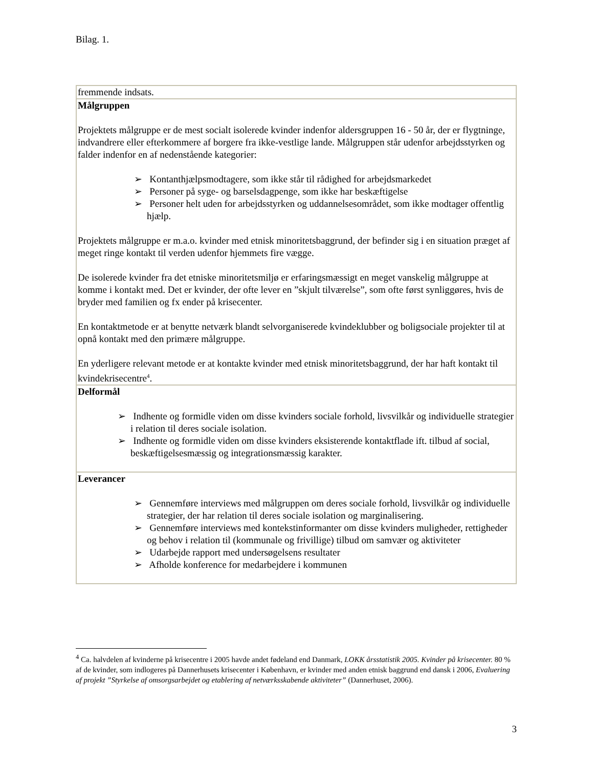Bilag. 1.
| fremmende indsats. |
| Målgruppen Projektets målgruppe er de mest socialt isolerede kvinder indenfor aldersgruppen 16 - 50 år, der er flygtninge, indvandrere eller efterkommere af borgere fra ikke-vestlige lande. Målgruppen står udenfor arbejdsstyrken og falder indenfor en af nedenstående kategorier: ➢ Kontanthjælpsmodtagere, som ikke står til rådighed for arbejdsmarkedet ➢ Personer på syge- og barselsdagpenge, som ikke har beskæftigelse ➢ Personer helt uden for arbejdsstyrken og uddannelsesområdet, som ikke modtager offentlig hjælp. Projektets målgruppe er m.a.o. kvinder med etnisk minoritetsbaggrund, der befinder sig i en situation præget af meget ringe kontakt til verden udenfor hjemmets fire vægge. De isolerede kvinder fra det etniske minoritetsmiljø er erfaringsmæssigt en meget vanskelig målgruppe at komme i kontakt med. Det er kvinder, der ofte lever en ”skjult tilværelse”, som ofte først synliggøres, hvis de bryder med familien og fx ender på krisecenter. En kontaktmetode er at benytte netværk blandt selvorganiserede kvindeklubber og boligsociale projekter til at opnå kontakt med den primære målgruppe. En yderligere relevant metode er at kontakte kvinder med etnisk minoritetsbaggrund, der har haft kontakt til kvindekrisecentre<sup>4</sup>. |
| Delformål ➢ Indhente og formidle viden om disse kvinders sociale forhold, livsvilkår og individuelle strategier i relation til deres sociale isolation. ➢ Indhente og formidle viden om disse kvinders eksisterende kontaktflade ift. tilbud af social, beskæftigelsesmæssig og integrationsmæssig karakter. |
| Leverancer ➢ Gennemføre interviews med målgruppen om deres sociale forhold, livsvilkår og individuelle strategier, der har relation til deres sociale isolation og marginalisering. ➢ Gennemføre interviews med kontekstinformanter om disse kvinders muligheder, rettigheder og behov i relation til (kommunale og frivillige) tilbud om samvær og aktiviteter ➢ Udarbejde rapport med undersøgelsens resultater ➢ Afholde konference for medarbejdere i kommunen |
<sup>4</sup> Ca. halvdelen af kvinderne på krisecentre i 2005 havde andet fødeland end Danmark, LOKK årsstatistik 2005. Kvinder på krisecenter. 80 % af de kvinder, som indlogeres på Dannerhusets krisecenter i København, er kvinder med anden etnisk baggrund end dansk i 2006, Evaluering af projekt ”Styrkelse af omsorgsarbejdet og etablering af netværksskabende aktiviteter” (Dannerhuset, 2006).
3